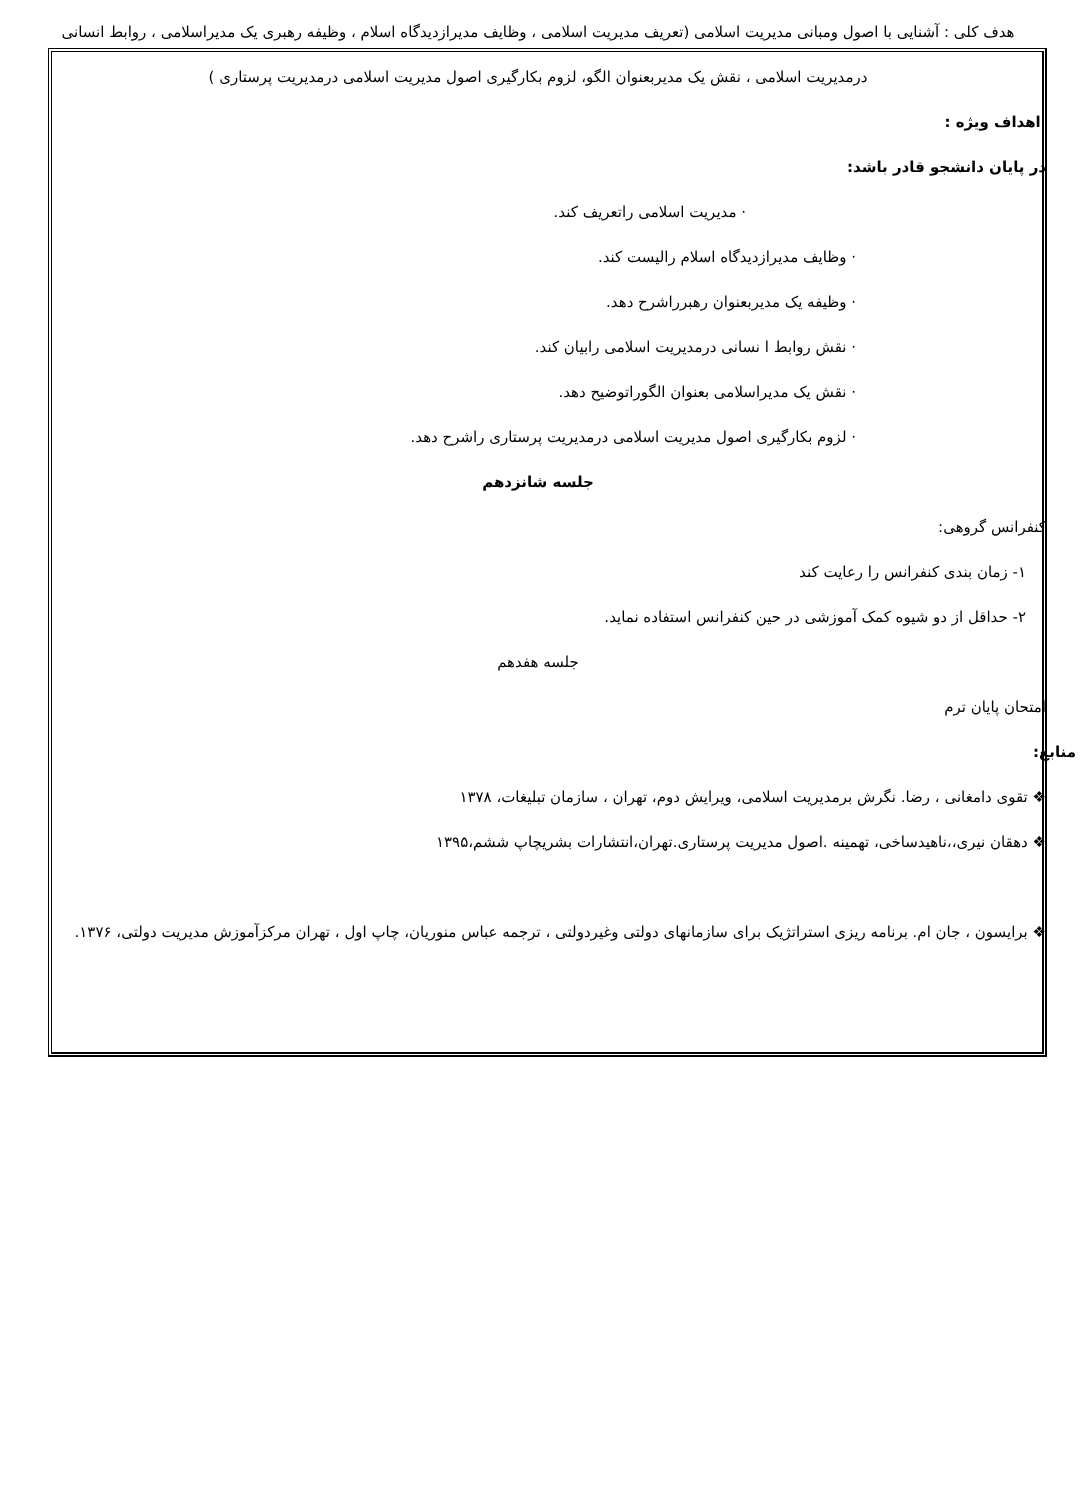هدف کلی : آشنایی با اصول ومبانی مدیریت اسلامی (تعریف مدیریت اسلامی ، وظایف مدیرازدیدگاه اسلام ، وظیفه رهبری یک مدیراسلامی ، روابط انسانی درمدیریت اسلامی ، نقش یک مدیربعنوان الگو، لزوم بکارگیری اصول مدیریت اسلامی درمدیریت پرستاری )
اهداف ویژه :
در پایان دانشجو قادر باشد:
· مدیریت اسلامی راتعریف کند.
· وظایف مدیرازدیدگاه اسلام رالیست کند.
· وظیفه یک مدیربعنوان رهبرراشرح دهد.
· نقش روابط ا نسانی درمدیریت اسلامی رابیان کند.
· نقش یک مدیراسلامی بعنوان الگوراتوضیح دهد.
· لزوم بکارگیری اصول مدیریت اسلامی درمدیریت پرستاری راشرح دهد.
جلسه شانزدهم
کنفرانس گروهی:
۱- زمان بندی کنفرانس را رعایت کند
۲- حداقل از دو شیوه کمک آموزشی در حین کنفرانس استفاده نماید.
جلسه هفدهم
امتحان پایان ترم
منابع:
❖ تقوی دامغانی ، رضا. نگرش برمدیریت اسلامی، ویرایش دوم، تهران ، سازمان تبلیغات، ۱۳۷۸
❖ دهقان نیری،،ناهیدساخی، تهمینه .اصول مدیریت پرستاری.تهران،انتشارات بشریچاپ ششم،۱۳۹۵
❖ برایسون ، جان ام. برنامه ریزی استراتژیک برای سازمانهای دولتی وغیردولتی ، ترجمه عباس منوریان، چاپ اول ، تهران مرکزآموزش مدیریت دولتی، ۱۳۷۶.